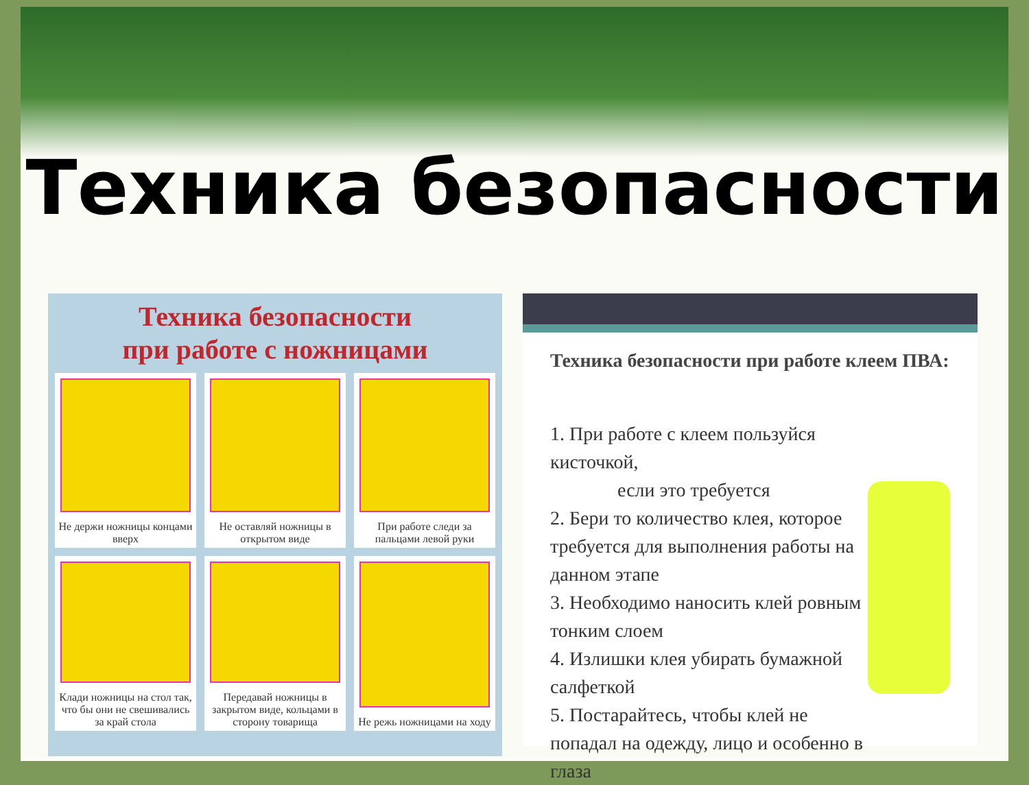Техника безопасности
Техника безопасности
при работе с ножницами
Не держи ножницы концами вверх
Не оставляй ножницы в открытом виде
При работе следи за пальцами левой руки
Клади ножницы на стол так, что бы они не свешивались за край стола
Передавай ножницы в закрытом виде, кольцами в сторону товарища
Не режь ножницами на ходу
Техника безопасности при работе клеем ПВА:
1. При работе с клеем пользуйся кисточкой,
если это требуется
2. Бери то количество клея, которое требуется для выполнения работы на данном этапе
3. Необходимо наносить клей ровным тонким слоем
4. Излишки клея убирать бумажной салфеткой
5. Постарайтесь, чтобы клей не попадал на одежду, лицо и особенно в глаза